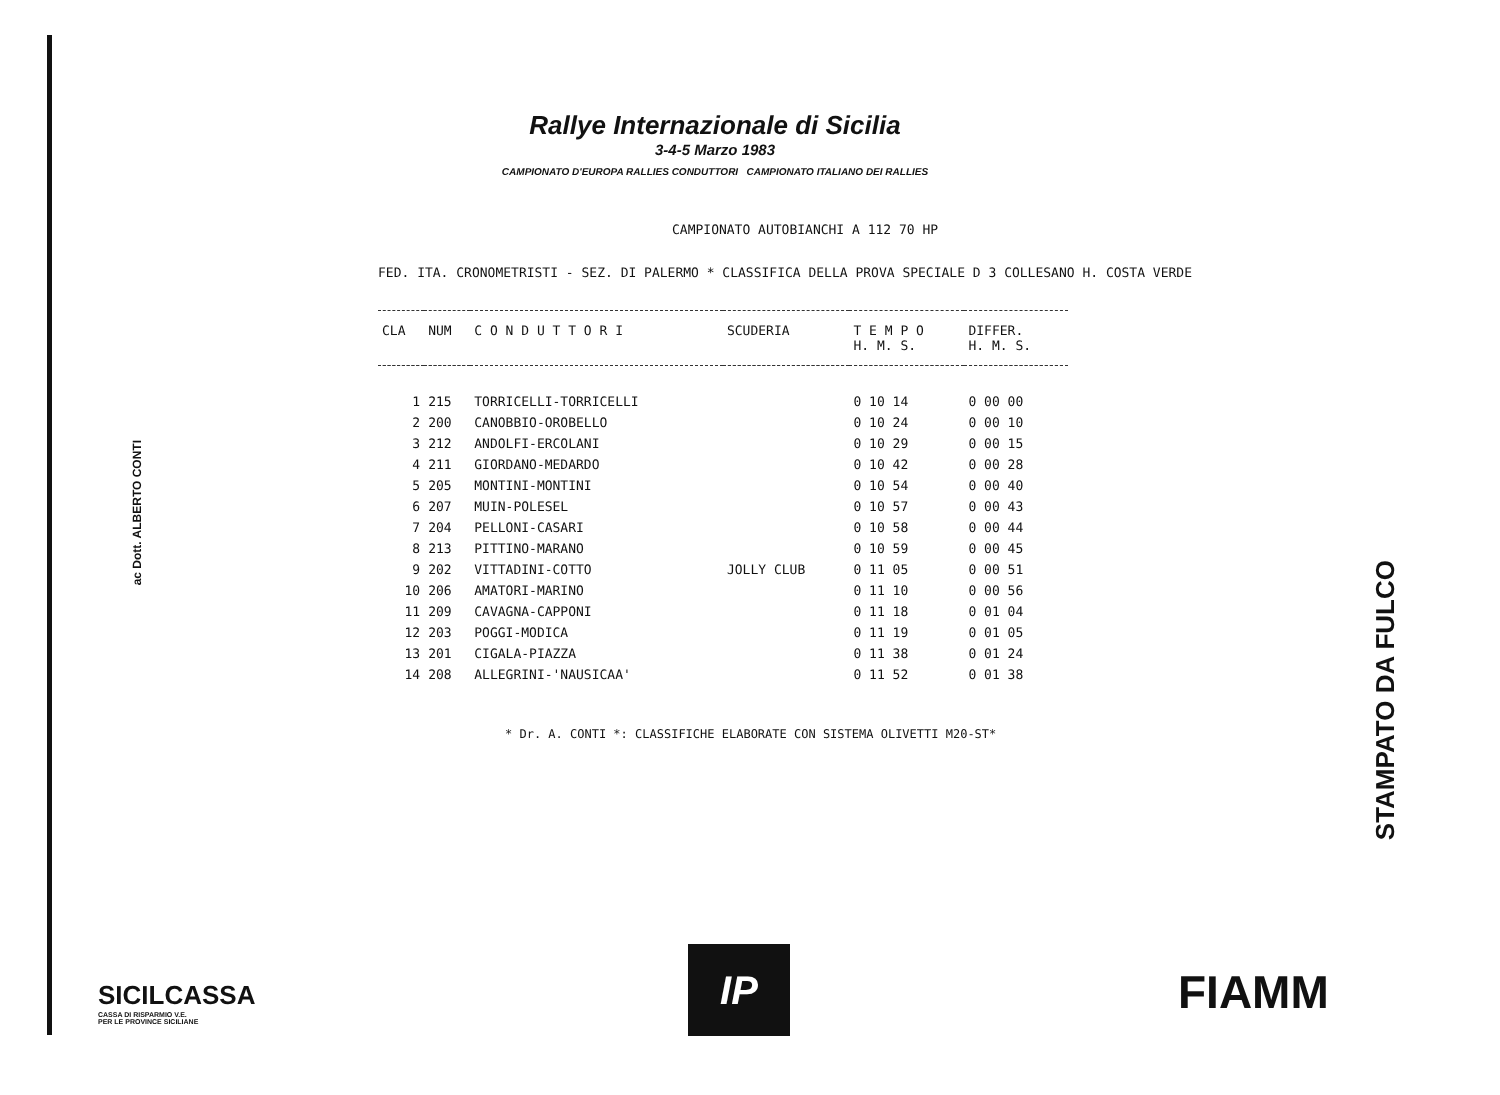Rallye Internazionale di Sicilia
3-4-5 Marzo 1983
CAMPIONATO D'EUROPA RALLIES CONDUTTORI CAMPIONATO ITALIANO DEI RALLIES
CAMPIONATO AUTOBIANCHI A 112 70 HP
FED. ITA. CRONOMETRISTI - SEZ. DI PALERMO * CLASSIFICA DELLA PROVA SPECIALE D 3 COLLESANO H. COSTA VERDE
| CLA | NUM | C O N D U T T O R I | SCUDERIA | T E M P O H. M. S. | DIFFER. H. M. S. |
| --- | --- | --- | --- | --- | --- |
| 1 | 215 | TORRICELLI-TORRICELLI | | 0 10 14 | 0 00 00 |
| 2 | 200 | CANOBBIO-OROBELLO | | 0 10 24 | 0 00 10 |
| 3 | 212 | ANDOLFI-ERCOLANI | | 0 10 29 | 0 00 15 |
| 4 | 211 | GIORDANO-MEDARDO | | 0 10 42 | 0 00 28 |
| 5 | 205 | MONTINI-MONTINI | | 0 10 54 | 0 00 40 |
| 6 | 207 | MUIN-POLESEL | | 0 10 57 | 0 00 43 |
| 7 | 204 | PELLONI-CASARI | | 0 10 58 | 0 00 44 |
| 8 | 213 | PITTINO-MARANO | | 0 10 59 | 0 00 45 |
| 9 | 202 | VITTADINI-COTTO | JOLLY CLUB | 0 11 05 | 0 00 51 |
| 10 | 206 | AMATORI-MARINO | | 0 11 10 | 0 00 56 |
| 11 | 209 | CAVAGNA-CAPPONI | | 0 11 18 | 0 01 04 |
| 12 | 203 | POGGI-MODICA | | 0 11 19 | 0 01 05 |
| 13 | 201 | CIGALA-PIAZZA | | 0 11 38 | 0 01 24 |
| 14 | 208 | ALLEGRINI-'NAUSICAA' | | 0 11 52 | 0 01 38 |
* Dr. A. CONTI *: CLASSIFICHE ELABORATE CON SISTEMA OLIVETTI M20-ST*
ac Dott. ALBERTO CONTI
STAMPATO DA FULCO
SICILCASSA
CASSA DI RISPARMIO V.E.
PER LE PROVINCE SICILIANE
IP FIAMM